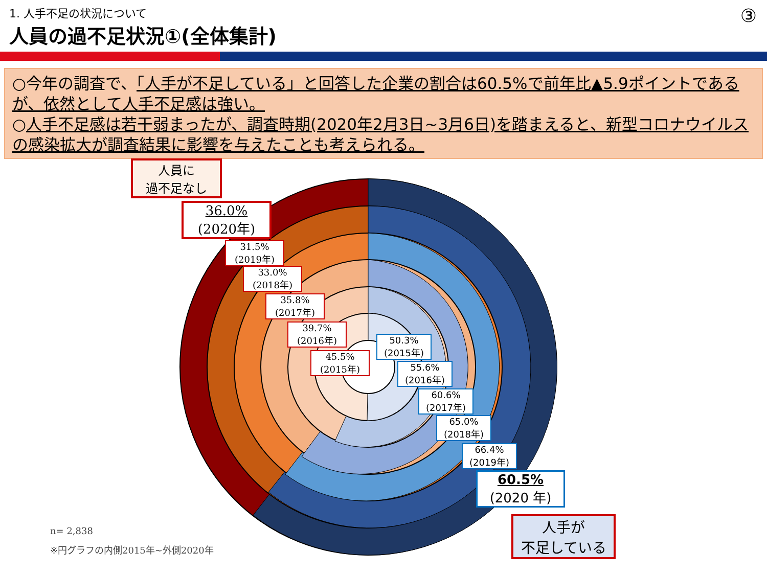1. 人手不足の状況について
人員の過不足状況①(全体集計)
③
○今年の調査で、「人手が不足している」と回答した企業の割合は60.5%で前年比▲5.9ポイントであるが、依然として人手不足感は強い。
○人手不足感は若干弱まったが、調査時期(2020年2月3日~3月6日)を踏まえると、新型コロナウイルスの感染拡大が調査結果に影響を与えたことも考えられる。
人員に
過不足なし
36.0%
(2020年)
31.5%
(2019年)
33.0%
(2018年)
35.8%
(2017年)
39.7%
(2016年)
45.5%
(2015年)
50.3%
(2015年)
55.6%
(2016年)
60.6%
(2017年)
65.0%
(2018年)
66.4%
(2019年)
60.5%
(2020 年)
人手が
不足している
n= 2,838
※円グラフの内側2015年~外側2020年